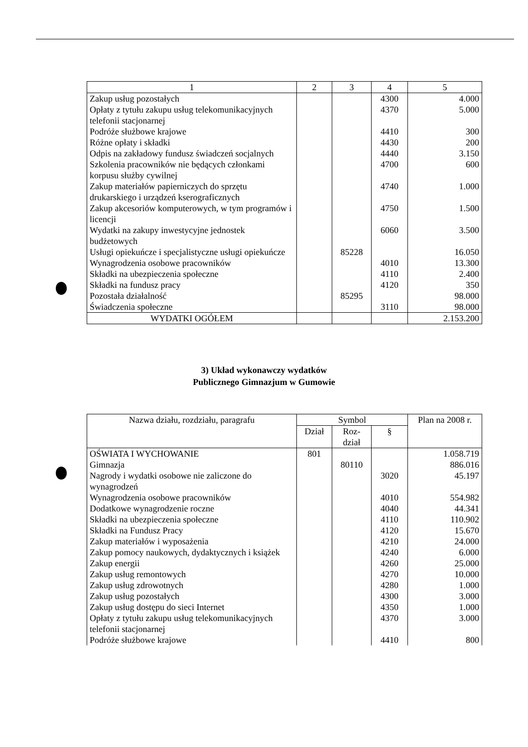| 1 | 2 | 3 | 4 | 5 |
| --- | --- | --- | --- | --- |
| Zakup usług pozostałych | | | 4300 | 4.000 |
| Opłaty z tytułu zakupu usług telekomunikacyjnych telefonii stacjonarnej | | | 4370 | 5.000 |
| Podróże służbowe krajowe | | | 4410 | 300 |
| Różne opłaty i składki | | | 4430 | 200 |
| Odpis na zakładowy fundusz świadczeń socjalnych | | | 4440 | 3.150 |
| Szkolenia pracowników nie będących członkami korpusu służby cywilnej | | | 4700 | 600 |
| Zakup materiałów papierniczych do sprzętu drukarskiego i urządzeń kserograficznych | | | 4740 | 1.000 |
| Zakup akcesoriów komputerowych, w tym programów i licencji | | | 4750 | 1.500 |
| Wydatki na zakupy inwestycyjne jednostek budżetowych | | | 6060 | 3.500 |
| Usługi opiekuńcze i specjalistyczne usługi opiekuńcze | | 85228 | | 16.050 |
| Wynagrodzenia osobowe pracowników | | | 4010 | 13.300 |
| Składki na ubezpieczenia społeczne | | | 4110 | 2.400 |
| Składki na fundusz pracy | | | 4120 | 350 |
| Pozostała działalność | | 85295 | | 98.000 |
| Świadczenia społeczne | | | 3110 | 98.000 |
| WYDATKI OGÓŁEM | | | | 2.153.200 |
3) Układ wykonawczy wydatków
Publicznego Gimnazjum w Gumowie
| Nazwa działu, rozdziału, paragrafu | Symbol | | | Plan na 2008 r. |
| --- | --- | --- | --- | --- |
| | Dział | Roz- dział | § | |
| OŚWIATA I WYCHOWANIE | 801 | | | 1.058.719 |
| Gimnazja | | 80110 | | 886.016 |
| Nagrody i wydatki osobowe nie zaliczone do wynagrodzeń | | | 3020 | 45.197 |
| Wynagrodzenia osobowe pracowników | | | 4010 | 554.982 |
| Dodatkowe wynagrodzenie roczne | | | 4040 | 44.341 |
| Składki na ubezpieczenia społeczne | | | 4110 | 110.902 |
| Składki na Fundusz Pracy | | | 4120 | 15.670 |
| Zakup materiałów i wyposażenia | | | 4210 | 24.000 |
| Zakup pomocy naukowych, dydaktycznych i książek | | | 4240 | 6.000 |
| Zakup energii | | | 4260 | 25.000 |
| Zakup usług remontowych | | | 4270 | 10.000 |
| Zakup usług zdrowotnych | | | 4280 | 1.000 |
| Zakup usług pozostałych | | | 4300 | 3.000 |
| Zakup usług dostępu do sieci Internet | | | 4350 | 1.000 |
| Opłaty z tytułu zakupu usług telekomunikacyjnych telefonii stacjonarnej | | | 4370 | 3.000 |
| Podróże służbowe krajowe | | | 4410 | 800 |